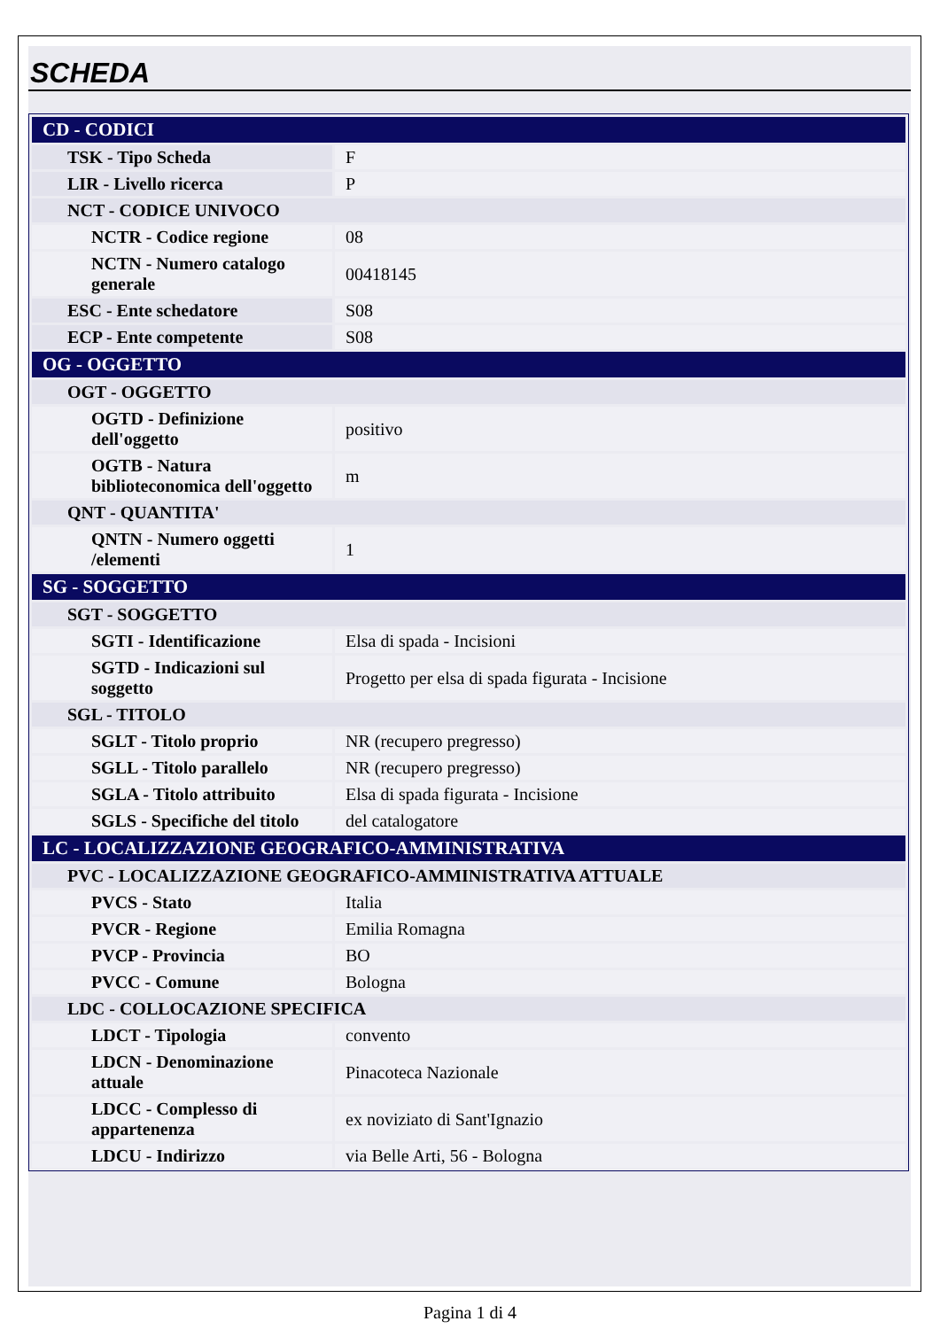SCHEDA
| CD - CODICI | |
| TSK - Tipo Scheda | F |
| LIR - Livello ricerca | P |
| NCT - CODICE UNIVOCO | |
| NCTR - Codice regione | 08 |
| NCTN - Numero catalogo generale | 00418145 |
| ESC - Ente schedatore | S08 |
| ECP - Ente competente | S08 |
| OG - OGGETTO | |
| OGT - OGGETTO | |
| OGTD - Definizione dell'oggetto | positivo |
| OGTB - Natura biblioteconomica dell'oggetto | m |
| QNT - QUANTITA' | |
| QNTN - Numero oggetti /elementi | 1 |
| SG - SOGGETTO | |
| SGT - SOGGETTO | |
| SGTI - Identificazione | Elsa di spada - Incisioni |
| SGTD - Indicazioni sul soggetto | Progetto per elsa di spada figurata - Incisione |
| SGL - TITOLO | |
| SGLT - Titolo proprio | NR (recupero pregresso) |
| SGLL - Titolo parallelo | NR (recupero pregresso) |
| SGLA - Titolo attribuito | Elsa di spada figurata - Incisione |
| SGLS - Specifiche del titolo | del catalogatore |
| LC - LOCALIZZAZIONE GEOGRAFICO-AMMINISTRATIVA | |
| PVC - LOCALIZZAZIONE GEOGRAFICO-AMMINISTRATIVA ATTUALE | |
| PVCS - Stato | Italia |
| PVCR - Regione | Emilia Romagna |
| PVCP - Provincia | BO |
| PVCC - Comune | Bologna |
| LDC - COLLOCAZIONE SPECIFICA | |
| LDCT - Tipologia | convento |
| LDCN - Denominazione attuale | Pinacoteca Nazionale |
| LDCC - Complesso di appartenenza | ex noviziato di Sant'Ignazio |
| LDCU - Indirizzo | via Belle Arti, 56 - Bologna |
Pagina 1 di 4